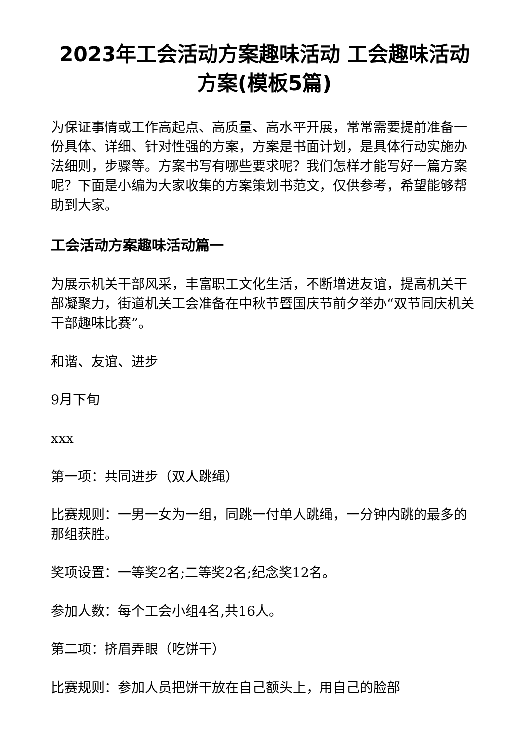2023年工会活动方案趣味活动 工会趣味活动方案(模板5篇)
为保证事情或工作高起点、高质量、高水平开展，常常需要提前准备一份具体、详细、针对性强的方案，方案是书面计划，是具体行动实施办法细则，步骤等。方案书写有哪些要求呢？我们怎样才能写好一篇方案呢？下面是小编为大家收集的方案策划书范文，仅供参考，希望能够帮助到大家。
工会活动方案趣味活动篇一
为展示机关干部风采，丰富职工文化生活，不断增进友谊，提高机关干部凝聚力，街道机关工会准备在中秋节暨国庆节前夕举办“双节同庆机关干部趣味比赛”。
和谐、友谊、进步
9月下旬
xxx
第一项：共同进步（双人跳绳）
比赛规则：一男一女为一组，同跳一付单人跳绳，一分钟内跳的最多的那组获胜。
奖项设置：一等奖2名;二等奖2名;纪念奖12名。
参加人数：每个工会小组4名,共16人。
第二项：挤眉弄眼（吃饼干）
比赛规则：参加人员把饼干放在自己额头上，用自己的脸部